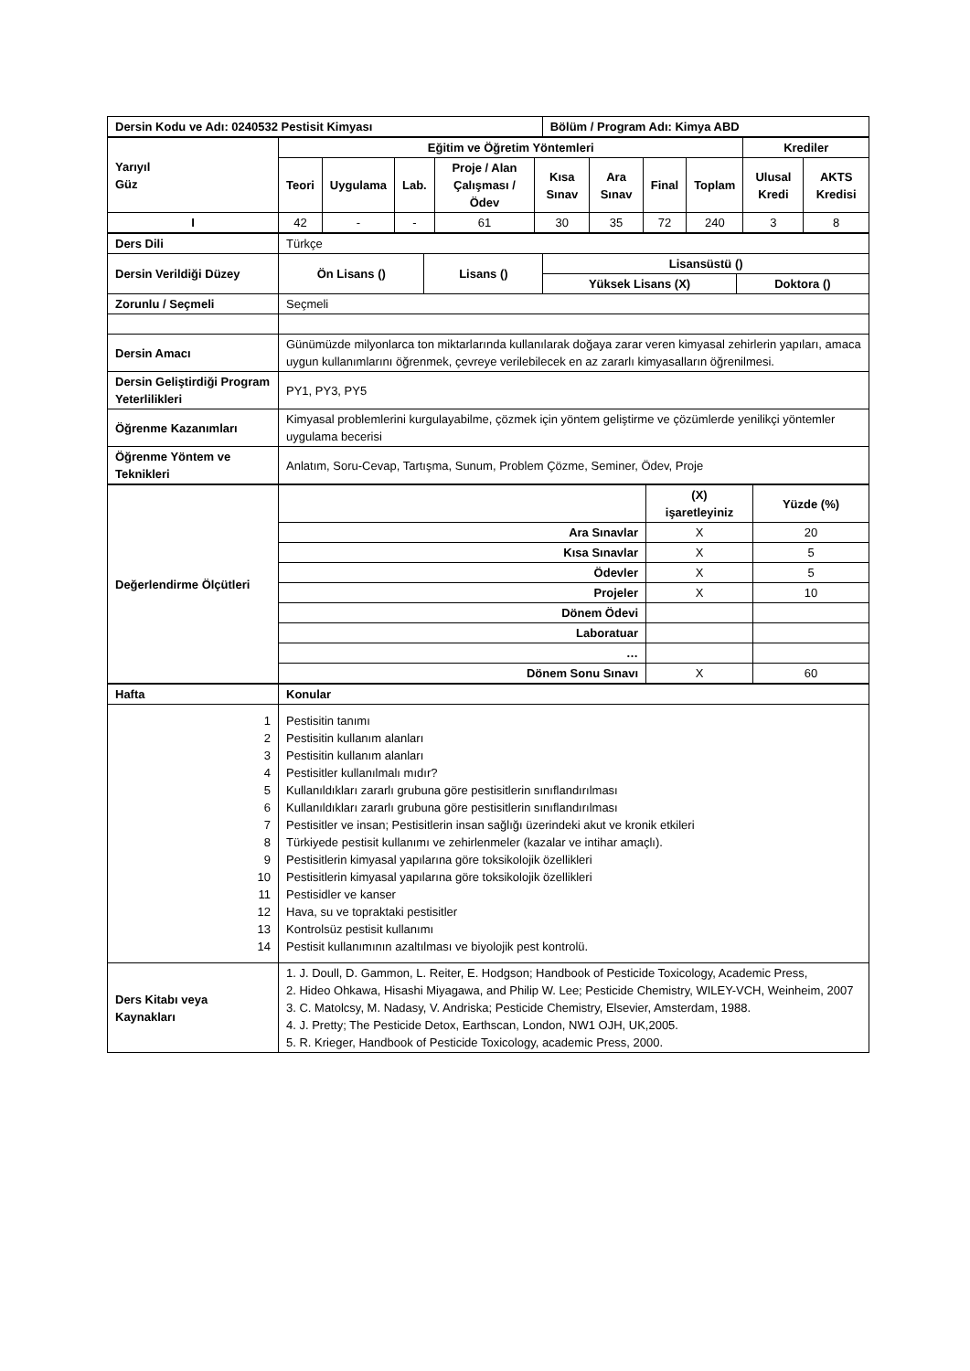| Dersin Kodu ve Adı: 0240532 Pestisit Kimyası | Bölüm / Program Adı: Kimya ABD |
| --- | --- |
| Yarıyıl Güz | Eğitim ve Öğretim Yöntemleri | | | | | | | | Krediler | |
| --- | --- | --- | --- | --- | --- | --- | --- | --- | --- | --- |
| | Teori | Uygulama | Lab. | Proje / Alan Çalışması / Ödev | Kısa Sınav | Ara Sınav | Final | Toplam | Ulusal Kredi | AKTS Kredisi |
| I | 42 | - | - | 61 | 30 | 35 | 72 | 240 | 3 | 8 |
| Ders Dili | Türkçe | | | |
| Dersin Verildiği Düzey | Ön Lisans () | Lisans () | Lisansüstü () | |
| | | | Yüksek Lisans (X) | Doktora () |
| Zorunlu / Seçmeli | Seçmeli | | | |
| Dersin Amacı | Günümüzde milyonlarca ton miktarlarında kullanılarak doğaya zarar veren kimyasal zehirlerin yapıları, amaca uygun kullanımlarını öğrenmek, çevreye verilebilecek en az zararlı kimyasalların öğrenilmesi. | | | |
| Dersin Geliştirdiği Program Yeterlilikleri | PY1, PY3, PY5 | | | |
| Öğrenme Kazanımları | Kimyasal problemlerini kurgulayabilme, çözmek için yöntem geliştirme ve çözümlerde yenilikçi yöntemler uygulama becerisi | | | |
| Öğrenme Yöntem ve Teknikleri | Anlatım, Soru-Cevap, Tartışma, Sunum, Problem Çözme, Seminer, Ödev, Proje | | | |
| Değerlendirme Ölçütleri | | (X) işaretleyiniz | Yüzde (%) |
| | Ara Sınavlar | X | 20 |
| | Kısa Sınavlar | X | 5 |
| | Ödevler | X | 5 |
| | Projeler | X | 10 |
| | Dönem Ödevi | | |
| | Laboratuar | | |
| | … | | |
| | Dönem Sonu Sınavı | X | 60 |
| Hafta | Konular |
| --- | --- |
| 1 2 3 4 5 6 7 8 9 10 11 12 13 14 | Pestisitin tanımı Pestisitin kullanım alanları Pestisitin kullanım alanları Pestisitler kullanılmalı mıdır? Kullanıldıkları zararlı grubuna göre pestisitlerin sınıflandırılması Kullanıldıkları zararlı grubuna göre pestisitlerin sınıflandırılması Pestisitler ve insan; Pestisitlerin insan sağlığı üzerindeki akut ve kronik etkileri Türkiyede pestisit kullanımı ve zehirlenmeler (kazalar ve intihar amaçlı). Pestisitlerin kimyasal yapılarına göre toksikolojik özellikleri Pestisitlerin kimyasal yapılarına göre toksikolojik özellikleri Pestisidler ve kanser Hava, su ve topraktaki pestisitler Kontrolsüz pestisit kullanımı Pestisit kullanımının azaltılması ve biyolojik pest kontrolü. |
| Ders Kitabı veya Kaynakları | 1. J. Doull, D. Gammon, L. Reiter, E. Hodgson; Handbook of Pesticide Toxicology, Academic Press, 2. Hideo Ohkawa, Hisashi Miyagawa, and Philip W. Lee; Pesticide Chemistry, WILEY-VCH, Weinheim, 2007 3. C. Matolcsy, M. Nadasy, V. Andriska; Pesticide Chemistry, Elsevier, Amsterdam, 1988. 4. J. Pretty; The Pesticide Detox, Earthscan, London, NW1 OJH, UK,2005. 5. R. Krieger, Handbook of Pesticide Toxicology, academic Press, 2000. |